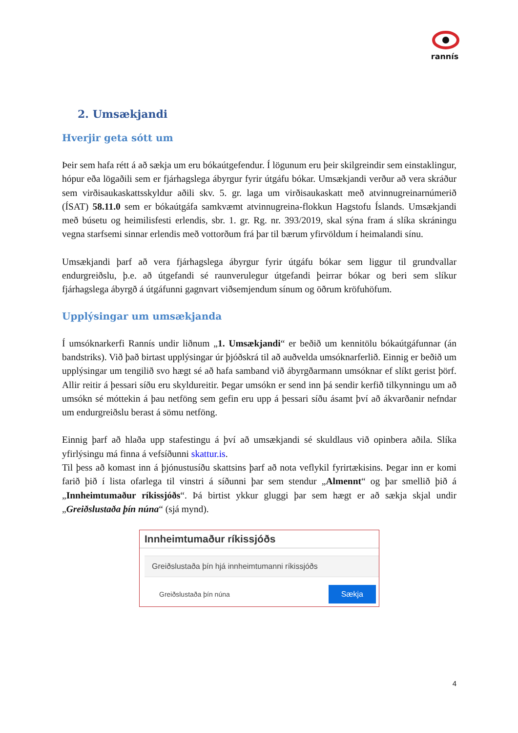rannís
2. Umsækjandi
Hverjir geta sótt um
Þeir sem hafa rétt á að sækja um eru bókaútgefendur. Í lögunum eru þeir skilgreindir sem einstaklingur, hópur eða lögaðili sem er fjárhagslega ábyrgur fyrir útgáfu bókar. Umsækjandi verður að vera skráður sem virðisaukaskattsskyldur aðili skv. 5. gr. laga um virðisaukaskatt með atvinnugreinarnúmerið (ÍSAT) 58.11.0 sem er bókaútgáfa samkvæmt atvinnugreina-flokkun Hagstofu Íslands. Umsækjandi með búsetu og heimilisfesti erlendis, sbr. 1. gr. Rg. nr. 393/2019, skal sýna fram á slíka skráningu vegna starfsemi sinnar erlendis með vottorðum frá þar til bærum yfirvöldum í heimalandi sínu.
Umsækjandi þarf að vera fjárhagslega ábyrgur fyrir útgáfu bókar sem liggur til grundvallar endurgreiðslu, þ.e. að útgefandi sé raunverulegur útgefandi þeirrar bókar og beri sem slíkur fjárhagslega ábyrgð á útgáfunni gagnvart viðsemjendum sínum og öðrum kröfuhöfum.
Upplýsingar um umsækjanda
Í umsóknarkerfi Rannís undir liðnum „1. Umsækjandi“ er beðið um kennitölu bókaútgáfunnar (án bandstriks). Við það birtast upplýsingar úr þjóðskrá til að auðvelda umsóknarferlið. Einnig er beðið um upplýsingar um tengilið svo hægt sé að hafa samband við ábyrgðarmann umsóknar ef slíkt gerist þörf. Allir reitir á þessari síðu eru skyldureitir. Þegar umsókn er send inn þá sendir kerfið tilkynningu um að umsókn sé móttekin á þau netföng sem gefin eru upp á þessari síðu ásamt því að ákvarðanir nefndar um endurgreiðslu berast á sömu netföng.
Einnig þarf að hlaða upp stafestingu á því að umsækjandi sé skuldlaus við opinbera aðila. Slíka yfirlýsingu má finna á vefsíðunni skattur.is.
Til þess að komast inn á þjónustusíðu skattsins þarf að nota veflykil fyrirtækisins. Þegar inn er komi farið þið í lista ofarlega til vinstri á síðunni þar sem stendur „Almennt“ og þar smellið þið á „Innheimtumaður ríkissjóðs“. Þá birtist ykkur gluggi þar sem hægt er að sækja skjal undir „Greiðslustaða þín núna“ (sjá mynd).
Innheimtumaður ríkissjóðs
Greiðslustaða þín hjá innheimtumanni ríkissjóðs
Greiðslustaða þín núna Sækja
4